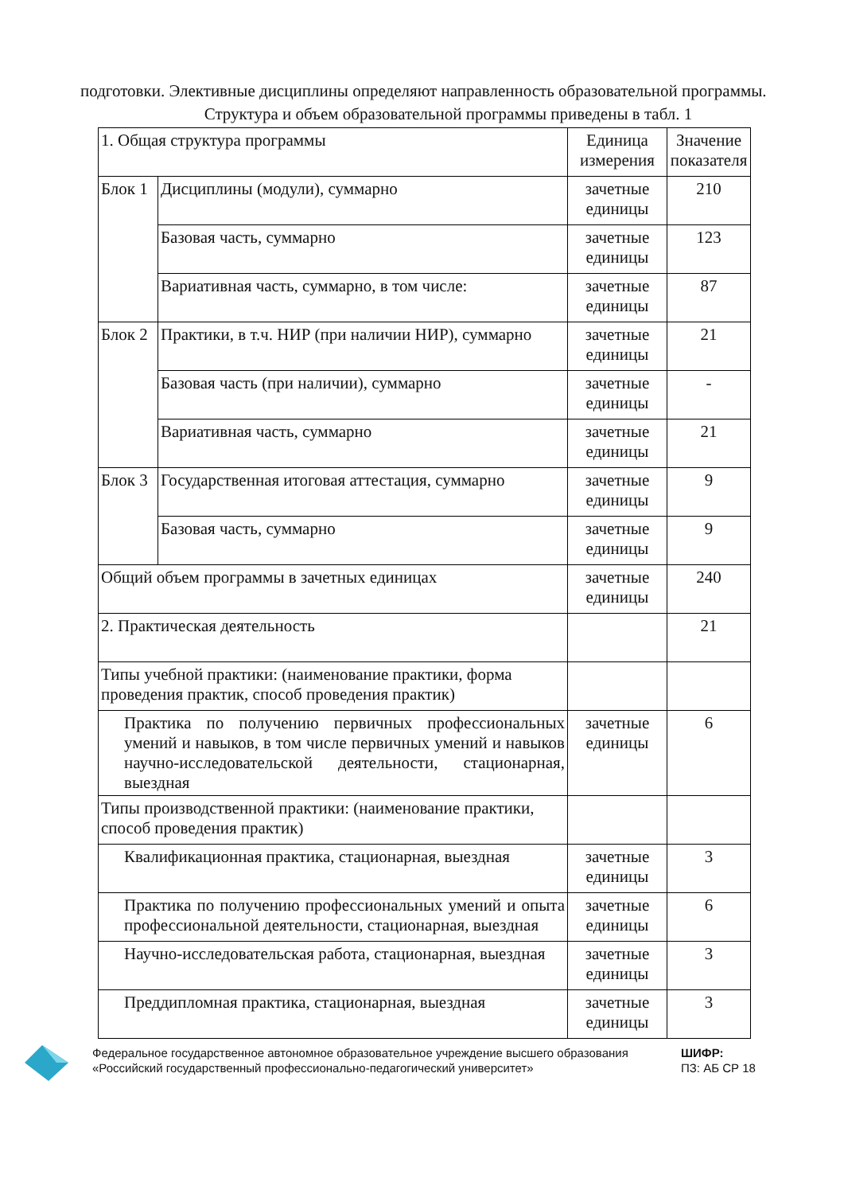подготовки. Элективные дисциплины определяют направленность образовательной программы.
Структура и объем образовательной программы приведены в табл. 1
| 1. Общая структура программы | | Единица измерения | Значение показателя |
| Блок 1 | Дисциплины (модули), суммарно | зачетные единицы | 210 |
| | Базовая часть, суммарно | зачетные единицы | 123 |
| | Вариативная часть, суммарно, в том числе: | зачетные единицы | 87 |
| Блок 2 | Практики, в т.ч. НИР (при наличии НИР), суммарно | зачетные единицы | 21 |
| | Базовая часть (при наличии), суммарно | зачетные единицы | - |
| | Вариативная часть, суммарно | зачетные единицы | 21 |
| Блок 3 | Государственная итоговая аттестация, суммарно | зачетные единицы | 9 |
| | Базовая часть, суммарно | зачетные единицы | 9 |
| Общий объем программы в зачетных единицах | | зачетные единицы | 240 |
| 2. Практическая деятельность | | | 21 |
| Типы учебной практики: (наименование практики, форма проведения практик, способ проведения практик) | | | |
| Практика по получению первичных профессиональных умений и навыков, в том числе первичных умений и навыков научно-исследовательской деятельности, стационарная, выездная | | зачетные единицы | 6 |
| Типы производственной практики: (наименование практики, способ проведения практик) | | | |
| Квалификационная практика, стационарная, выездная | | зачетные единицы | 3 |
| Практика по получению профессиональных умений и опыта профессиональной деятельности, стационарная, выездная | | зачетные единицы | 6 |
| Научно-исследовательская работа, стационарная, выездная | | зачетные единицы | 3 |
| Преддипломная практика, стационарная, выездная | | зачетные единицы | 3 |
Федеральное государственное автономное образовательное учреждение высшего образования «Российский государственный профессионально-педагогический университет»
ШИФР:
ПЗ: АБ СР 18